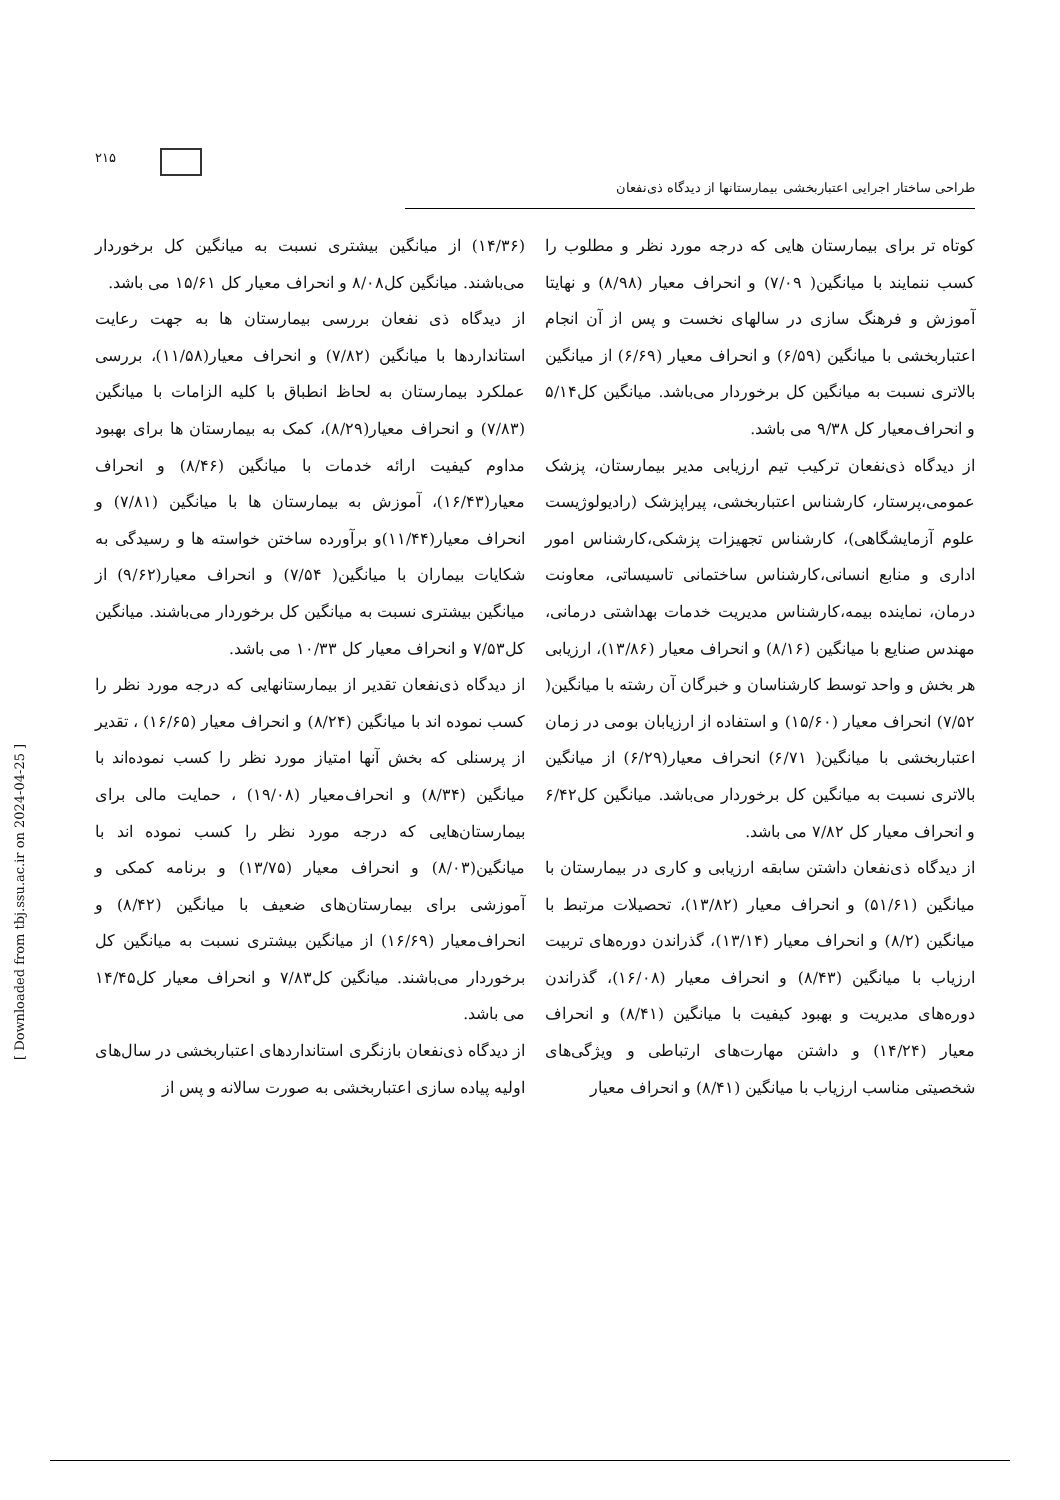۲۱۵
طراحی ساختار اجرایی اعتباربخشی بیمارستانها از دیدگاه ذی‌نفعان
کوتاه تر برای بیمارستان هایی که درجه مورد نظر و مطلوب را کسب ننمایند با میانگین( ۷/۰۹) و انحراف معیار (۸/۹۸) و نهایتا آموزش و فرهنگ سازی در سالهای نخست و پس از آن انجام اعتباربخشی با میانگین (۶/۵۹) و انحراف معیار (۶/۶۹) از میانگین بالاتری نسبت به میانگین کل برخوردار می‌باشد. میانگین کل۵/۱۴ و انحراف‌معیار کل ۹/۳۸ می باشد.
از دیدگاه ذی‌نفعان ترکیب تیم ارزیابی مدیر بیمارستان، پزشک عمومی،پرستار، کارشناس اعتباربخشی، پیراپزشک (رادیولوژیست علوم آزمایشگاهی)، کارشناس تجهیزات پزشکی،کارشناس امور اداری و منابع انسانی،کارشناس ساختمانی تاسیساتی، معاونت درمان، نماینده بیمه،کارشناس مدیریت خدمات بهداشتی درمانی، مهندس صنایع با میانگین (۸/۱۶) و انحراف معیار (۱۳/۸۶)، ارزیابی هر بخش و واحد توسط کارشناسان و خبرگان آن رشته با میانگین( ۷/۵۲) انحراف معیار (۱۵/۶۰) و استفاده از ارزیابان بومی در زمان اعتباربخشی با میانگین( ۶/۷۱) انحراف معیار(۶/۲۹) از میانگین بالاتری نسبت به میانگین کل برخوردار می‌باشد. میانگین کل۶/۴۲ و انحراف معیار کل ۷/۸۲ می باشد.
از دیدگاه ذی‌نفعان داشتن سابقه ارزیابی و کاری در بیمارستان با میانگین (۵۱/۶۱) و انحراف معیار (۱۳/۸۲)، تحصیلات مرتبط با میانگین (۸/۲) و انحراف معیار (۱۳/۱۴)، گذراندن دوره‌های تربیت ارزیاب با میانگین (۸/۴۳) و انحراف معیار (۱۶/۰۸)، گذراندن دوره‌های مدیریت و بهبود کیفیت با میانگین (۸/۴۱) و انحراف معیار (۱۴/۲۴) و داشتن مهارت‌های ارتباطی و ویژگی‌های شخصیتی مناسب ارزیاب با میانگین (۸/۴۱) و انحراف معیار
(۱۴/۳۶) از میانگین بیشتری نسبت به میانگین کل برخوردار می‌باشند. میانگین کل۸/۰۸ و انحراف معیار کل ۱۵/۶۱ می باشد.
از دیدگاه ذی نفعان بررسی بیمارستان ها به جهت رعایت استانداردها با میانگین (۷/۸۲) و انحراف معیار(۱۱/۵۸)، بررسی عملکرد بیمارستان به لحاظ انطباق با کلیه الزامات با میانگین (۷/۸۳) و انحراف معیار(۸/۲۹)، کمک به بیمارستان ها برای بهبود مداوم کیفیت ارائه خدمات با میانگین (۸/۴۶) و انحراف معیار(۱۶/۴۳)، آموزش به بیمارستان ها با میانگین (۷/۸۱) و انحراف معیار(۱۱/۴۴)و برآورده ساختن خواسته ها و رسیدگی به شکایات بیماران با میانگین( ۷/۵۴) و انحراف معیار(۹/۶۲) از میانگین بیشتری نسبت به میانگین کل برخوردار می‌باشند. میانگین کل۷/۵۳ و انحراف معیار کل ۱۰/۳۳ می باشد.
از دیدگاه ذی‌نفعان تقدیر از بیمارستانهایی که درجه مورد نظر را کسب نموده اند با میانگین (۸/۲۴) و انحراف معیار (۱۶/۶۵) ، تقدیر از پرسنلی که بخش آنها امتیاز مورد نظر را کسب نموده‌اند با میانگین (۸/۳۴) و انحراف‌معیار (۱۹/۰۸) ، حمایت مالی برای بیمارستان‌هایی که درجه مورد نظر را کسب نموده اند با میانگین(۸/۰۳) و انحراف معیار (۱۳/۷۵) و برنامه کمکی و آموزشی برای بیمارستان‌های ضعیف با میانگین (۸/۴۲) و انحراف‌معیار (۱۶/۶۹) از میانگین بیشتری نسبت به میانگین کل برخوردار می‌باشند. میانگین کل۷/۸۳ و انحراف معیار کل۱۴/۴۵ می باشد.
از دیدگاه ذی‌نفعان بازنگری استانداردهای اعتباربخشی در سال‌های اولیه پیاده سازی اعتباربخشی به صورت سالانه و پس از
[ Downloaded from tbj.ssu.ac.ir on 2024-04-25 ]